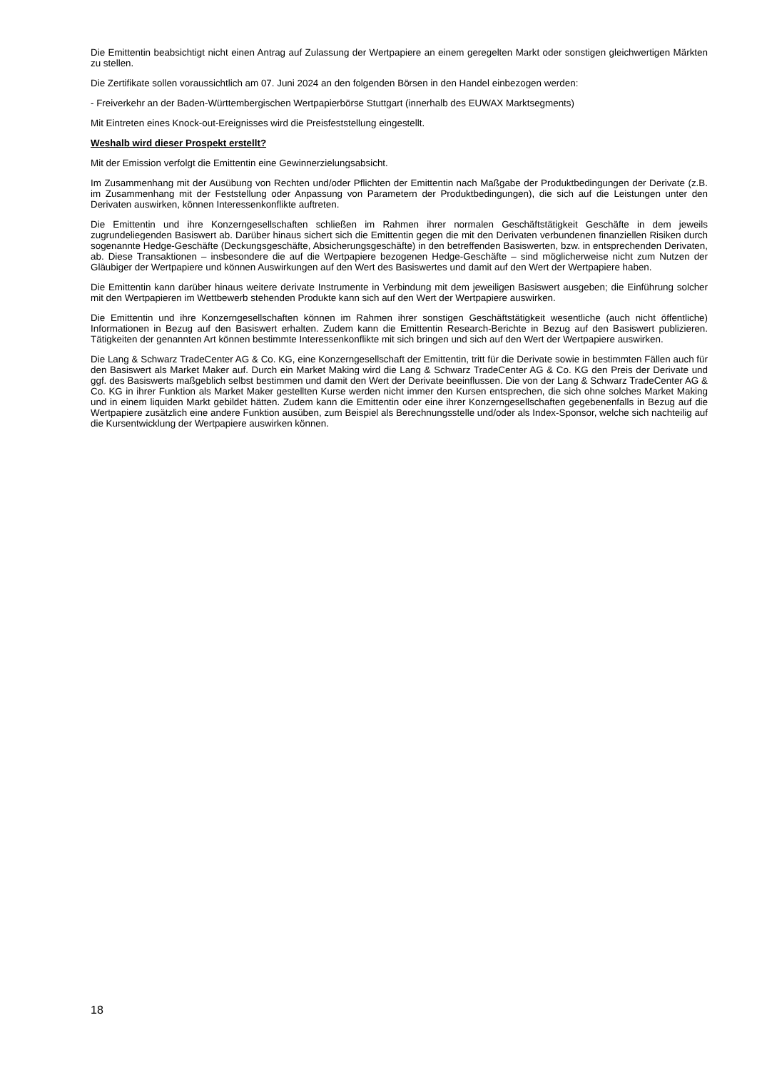Die Emittentin beabsichtigt nicht einen Antrag auf Zulassung der Wertpapiere an einem geregelten Markt oder sonstigen gleichwertigen Märkten zu stellen.
Die Zertifikate sollen voraussichtlich am 07. Juni 2024 an den folgenden Börsen in den Handel einbezogen werden:
- Freiverkehr an der Baden-Württembergischen Wertpapierbörse Stuttgart (innerhalb des EUWAX Marktsegments)
Mit Eintreten eines Knock-out-Ereignisses wird die Preisfeststellung eingestellt.
Weshalb wird dieser Prospekt erstellt?
Mit der Emission verfolgt die Emittentin eine Gewinnerzielungsabsicht.
Im Zusammenhang mit der Ausübung von Rechten und/oder Pflichten der Emittentin nach Maßgabe der Produktbedingungen der Derivate (z.B. im Zusammenhang mit der Feststellung oder Anpassung von Parametern der Produktbedingungen), die sich auf die Leistungen unter den Derivaten auswirken, können Interessenkonflikte auftreten.
Die Emittentin und ihre Konzerngesellschaften schließen im Rahmen ihrer normalen Geschäftstätigkeit Geschäfte in dem jeweils zugrundeliegenden Basiswert ab. Darüber hinaus sichert sich die Emittentin gegen die mit den Derivaten verbundenen finanziellen Risiken durch sogenannte Hedge-Geschäfte (Deckungsgeschäfte, Absicherungsgeschäfte) in den betreffenden Basiswerten, bzw. in entsprechenden Derivaten, ab. Diese Transaktionen – insbesondere die auf die Wertpapiere bezogenen Hedge-Geschäfte – sind möglicherweise nicht zum Nutzen der Gläubiger der Wertpapiere und können Auswirkungen auf den Wert des Basiswertes und damit auf den Wert der Wertpapiere haben.
Die Emittentin kann darüber hinaus weitere derivate Instrumente in Verbindung mit dem jeweiligen Basiswert ausgeben; die Einführung solcher mit den Wertpapieren im Wettbewerb stehenden Produkte kann sich auf den Wert der Wertpapiere auswirken.
Die Emittentin und ihre Konzerngesellschaften können im Rahmen ihrer sonstigen Geschäftstätigkeit wesentliche (auch nicht öffentliche) Informationen in Bezug auf den Basiswert erhalten. Zudem kann die Emittentin Research-Berichte in Bezug auf den Basiswert publizieren. Tätigkeiten der genannten Art können bestimmte Interessenkonflikte mit sich bringen und sich auf den Wert der Wertpapiere auswirken.
Die Lang & Schwarz TradeCenter AG & Co. KG, eine Konzerngesellschaft der Emittentin, tritt für die Derivate sowie in bestimmten Fällen auch für den Basiswert als Market Maker auf. Durch ein Market Making wird die Lang & Schwarz TradeCenter AG & Co. KG den Preis der Derivate und ggf. des Basiswerts maßgeblich selbst bestimmen und damit den Wert der Derivate beeinflussen. Die von der Lang & Schwarz TradeCenter AG & Co. KG in ihrer Funktion als Market Maker gestellten Kurse werden nicht immer den Kursen entsprechen, die sich ohne solches Market Making und in einem liquiden Markt gebildet hätten. Zudem kann die Emittentin oder eine ihrer Konzerngesellschaften gegebenenfalls in Bezug auf die Wertpapiere zusätzlich eine andere Funktion ausüben, zum Beispiel als Berechnungsstelle und/oder als Index-Sponsor, welche sich nachteilig auf die Kursentwicklung der Wertpapiere auswirken können.
18